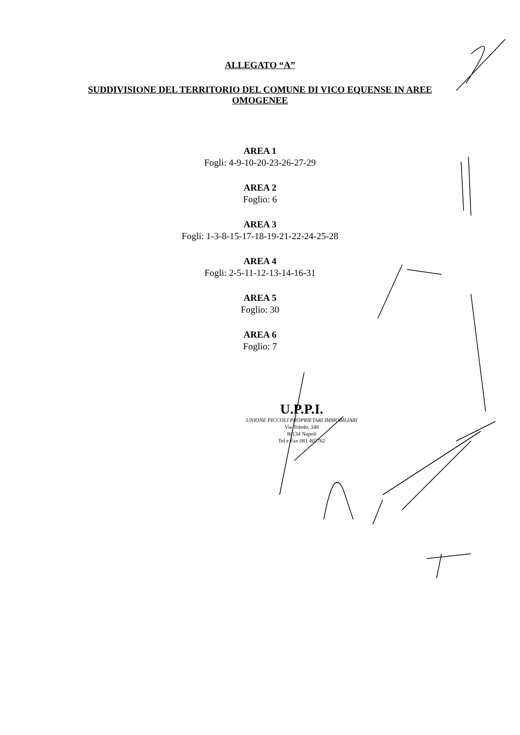ALLEGATO “A”
SUDDIVISIONE DEL TERRITORIO DEL COMUNE DI VICO EQUENSE IN AREE OMOGENEE
AREA 1
Fogli: 4-9-10-20-23-26-27-29
AREA 2
Foglio: 6
AREA 3
Fogli: 1-3-8-15-17-18-19-21-22-24-25-28
AREA 4
Fogli: 2-5-11-12-13-14-16-31
AREA 5
Foglio: 30
AREA 6
Foglio: 7
U.P.P.I.
UNIONE PICCOLI PROPRIETARI IMMOBILIARI
Via Toledo, 348
80134 Napoli
Tel e Fax 081 402762